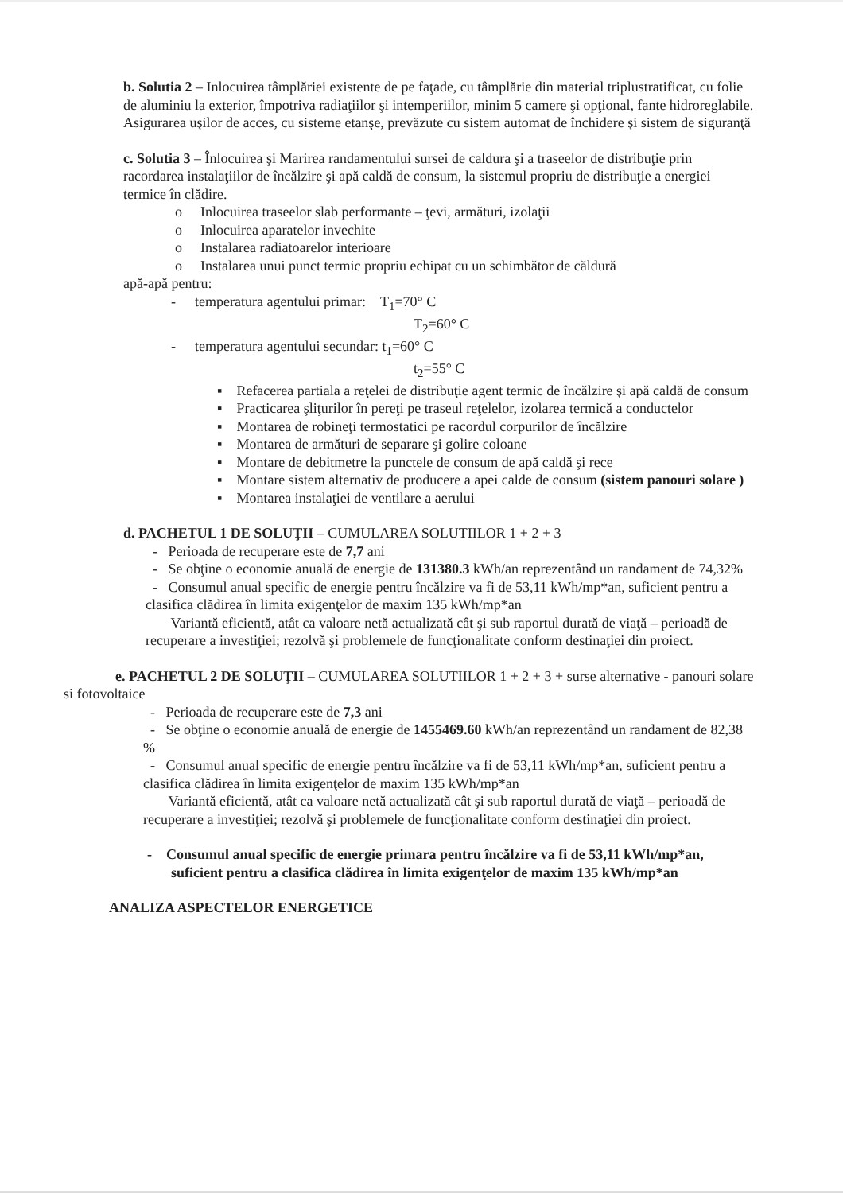b. Solutia 2 – Inlocuirea tâmplăriei existente de pe faţade, cu tâmplărie din material triplustratificat, cu folie de aluminiu la exterior, împotriva radiaţiilor şi intemperiilor, minim 5 camere şi opţional, fante hidroreglabile. Asigurarea uşilor de acces, cu sisteme etanşe, prevăzute cu sistem automat de închidere şi sistem de siguranţă
c. Solutia 3 – Înlocuirea şi Marirea randamentului sursei de caldura şi a traseelor de distribuţie prin racordarea instalaţiilor de încălzire şi apă caldă de consum, la sistemul propriu de distribuţie a energiei termice în clădire.
o Inlocuirea traseelor slab performante – ţevi, armături, izolaţii
o Inlocuirea aparatelor invechite
o Instalarea radiatoarelor interioare
o Instalarea unui punct termic propriu echipat cu un schimbător de căldură
apă-apă pentru:
- temperatura agentului primar: T<sub>1</sub>=70° C
T<sub>2</sub>=60° C
- temperatura agentului secundar: t<sub>1</sub>=60° C
t<sub>2</sub>=55° C
▪ Refacerea partiala a reţelei de distribuţie agent termic de încălzire şi apă caldă de consum
▪ Practicarea şliţurilor în pereţi pe traseul reţelelor, izolarea termică a conductelor
▪ Montarea de robineţi termostatici pe racordul corpurilor de încălzire
▪ Montarea de armături de separare şi golire coloane
▪ Montare de debitmetre la punctele de consum de apă caldă şi rece
▪ Montare sistem alternativ de producere a apei calde de consum (sistem panouri solare )
▪ Montarea instalaţiei de ventilare a aerului
d. PACHETUL 1 DE SOLUŢII – CUMULAREA SOLUTIILOR 1 + 2 + 3
- Perioada de recuperare este de 7,7 ani
- Se obţine o economie anuală de energie de 131380.3 kWh/an reprezentând un randament de 74,32%
- Consumul anual specific de energie pentru încălzire va fi de 53,11 kWh/mp*an, suficient pentru a clasifica clădirea în limita exigenţelor de maxim 135 kWh/mp*an
Variantă eficientă, atât ca valoare netă actualizată cât şi sub raportul durată de viaţă – perioadă de recuperare a investiţiei; rezolvă şi problemele de funcţionalitate conform destinaţiei din proiect.
e. PACHETUL 2 DE SOLUŢII – CUMULAREA SOLUTIILOR 1 + 2 + 3 + surse alternative - panouri solare si fotovoltaice
- Perioada de recuperare este de 7,3 ani
- Se obţine o economie anuală de energie de 1455469.60 kWh/an reprezentând un randament de 82,38 %
- Consumul anual specific de energie pentru încălzire va fi de 53,11 kWh/mp*an, suficient pentru a clasifica clădirea în limita exigenţelor de maxim 135 kWh/mp*an
Variantă eficientă, atât ca valoare netă actualizată cât şi sub raportul durată de viaţă – perioadă de recuperare a investiţiei; rezolvă şi problemele de funcţionalitate conform destinaţiei din proiect.
- Consumul anual specific de energie primara pentru încălzire va fi de 53,11 kWh/mp*an, suficient pentru a clasifica clădirea în limita exigenţelor de maxim 135 kWh/mp*an
ANALIZA ASPECTELOR ENERGETICE